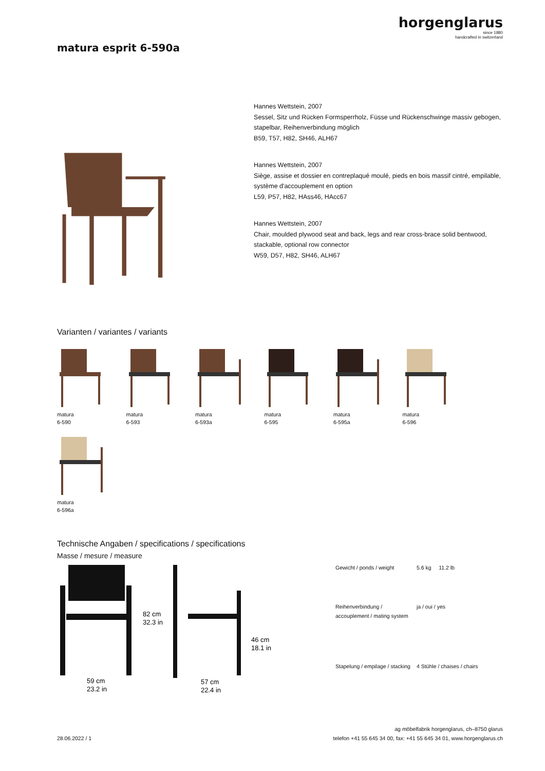horgenglarus
since 1880
handcrafted in switzerland
matura esprit 6-590a
Hannes Wettstein, 2007
Sessel, Sitz und Rücken Formsperrholz, Füsse und Rückenschwinge massiv gebogen, stapelbar, Reihenverbindung möglich
B59, T57, H82, SH46, ALH67
Hannes Wettstein, 2007
Siège, assise et dossier en contreplaqué moulé, pieds en bois massif cintré, empilable, système d'accouplement en option
L59, P57, H82, HAss46, HAcc67
Hannes Wettstein, 2007
Chair, moulded plywood seat and back, legs and rear cross-brace solid bentwood, stackable, optional row connector
W59, D57, H82, SH46, ALH67
Varianten / variantes / variants
matura
6-590
matura
6-593
matura
6-593a
matura
6-595
matura
6-595a
matura
6-596
matura
6-596a
Technische Angaben / specifications / specifications
Masse / mesure / measure
82 cm
32.3 in
46 cm
18.1 in
59 cm
23.2 in
57 cm
22.4 in
| Gewicht / ponds / weight | 5.6 kg 11.2 lb |
| Reihenverbindung / accouplement / mating system | ja / oui / yes |
| Stapelung / empilage / stacking | 4 Stühle / chaises / chairs |
28.06.2022 / 1
ag möbelfabrik horgenglarus, ch–8750 glarus
telefon +41 55 645 34 00, fax: +41 55 645 34 01, www.horgenglarus.ch